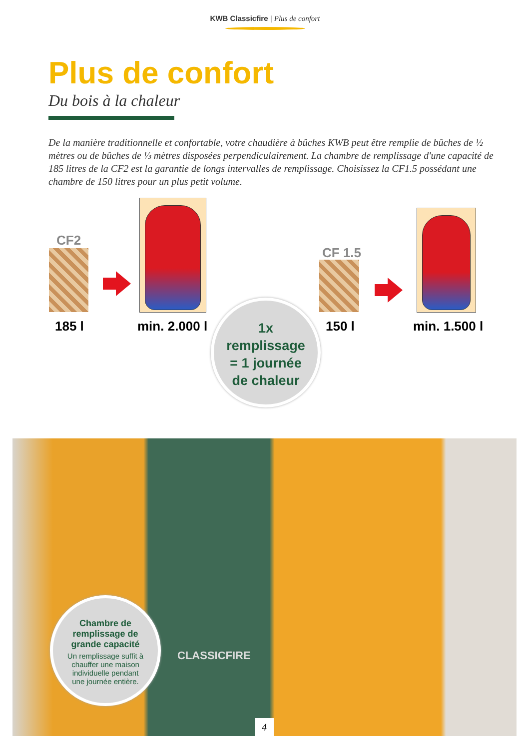KWB Classicfire | Plus de confort
Plus de confort
Du bois à la chaleur
De la manière traditionnelle et confortable, votre chaudière à bûches KWB peut être remplie de bûches de ½ mètres ou de bûches de ⅓ mètres disposées perpendiculairement. La chambre de remplissage d'une capacité de 185 litres de la CF2 est la garantie de longs intervalles de remplissage. Choisissez la CF1.5 possédant une chambre de 150 litres pour un plus petit volume.
CF2
185 l min. 2.000 l
CF 1.5
150 l min. 1.500 l
1x
remplissage
= 1 journée
de chaleur
CLASSICFIRE
Chambre de
remplissage de
grande capacité
Un remplissage suffit à
chauffer une maison
individuelle pendant
une journée entière.
4